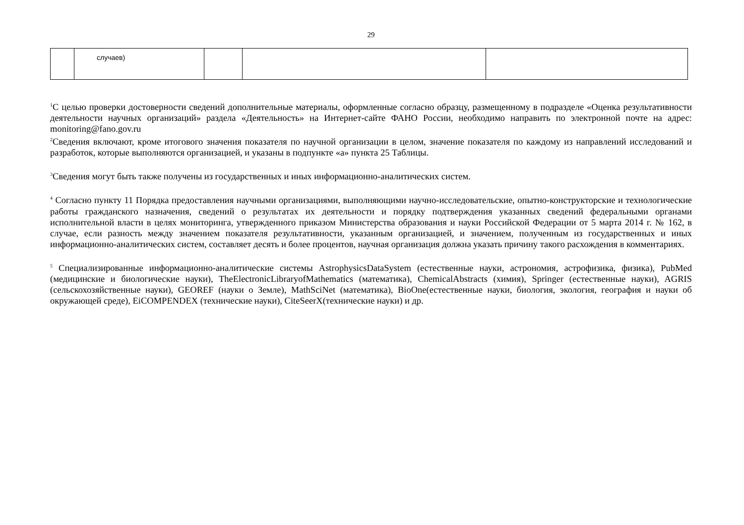29
| | случаев) | | | |
<sup>1</sup> С целью проверки достоверности сведений дополнительные материалы, оформленные согласно образцу, размещенному в подразделе «Оценка результативности деятельности научных организаций» раздела «Деятельность» на Интернет-сайте ФАНО России, необходимо направить по электронной почте на адрес: monitoring@fano.gov.ru
<sup>2</sup> Сведения включают, кроме итогового значения показателя по научной организации в целом, значение показателя по каждому из направлений исследований и разработок, которые выполняются организацией, и указаны в подпункте «а» пункта 25 Таблицы.
<sup>3</sup> Сведения могут быть также получены из государственных и иных информационно-аналитических систем.
<sup>4</sup> Согласно пункту 11 Порядка предоставления научными организациями, выполняющими научно-исследовательские, опытно-конструкторские и технологические работы гражданского назначения, сведений о результатах их деятельности и порядку подтверждения указанных сведений федеральными органами исполнительной власти в целях мониторинга, утвержденного приказом Министерства образования и науки Российской Федерации от 5 марта 2014 г. № 162, в случае, если разность между значением показателя результативности, указанным организацией, и значением, полученным из государственных и иных информационно-аналитических систем, составляет десять и более процентов, научная организация должна указать причину такого расхождения в комментариях.
<sup>5</sup> Специализированные информационно-аналитические системы AstrophysicsDataSystem (естественные науки, астрономия, астрофизика, физика), PubMed (медицинские и биологические науки), TheElectronicLibraryofMathematics (математика), ChemicalAbstracts (химия), Springer (естественные науки), AGRIS (сельскохозяйственные науки), GEOREF (науки о Земле), MathSciNet (математика), BioOne(естественные науки, биология, экология, география и науки об окружающей среде), EiCOMPENDEX (технические науки), CiteSeerX(технические науки) и др.